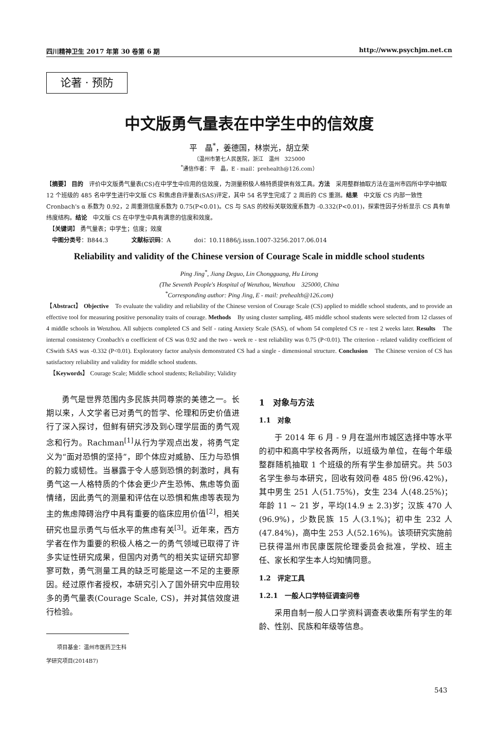四川精神卫生 2017 年第 30 卷第 6 期 http://www.psychjm.net.cn
论著 · 预防
中文版勇气量表在中学生中的信效度
平　晶<sup>*</sup>，姜德国，林崇光，胡立荣
（温州市第七人民医院，浙江　温州　325000
<sup>*</sup> 通信作者：平　晶，E - mail：prehealth@126.com）
【摘要】 目的　评价中文版勇气量表(CS)在中学生中应用的信效度，为测量积极人格特质提供有效工具。方法　采用整群抽取方法在温州市四所中学中抽取 12 个班级的 485 名中学生进行中文版 CS 和焦虑自评量表(SAS)评定，其中 54 名学生完成了 2 周后的 CS 重测。结果　中文版 CS 内部一致性 Cronbach's α 系数为 0.92，2 周重测信度系数为 0.75(P<0.01)。CS 与 SAS 的校标关联效度系数为 -0.332(P<0.01)，探索性因子分析显示 CS 具有单纬度结构。结论　中文版 CS 在中学生中具有满意的信度和效度。
　【关键词】 勇气量表；中学生；信度；效度
　中图分类号：B844.3　　　　文献标识码：A　　　　doi：10.11886/j.issn.1007-3256.2017.06.014
Reliability and validity of the Chinese version of Courage Scale in middle school students
Ping Jing<sup>*</sup>, Jiang Deguo, Lin Chongguang, Hu Lirong
(The Seventh People's Hospital of Wenzhou, Wenzhou　325000, China
<sup>*</sup> Corresponding author: Ping Jing, E - mail: prehealth@126.com)
【Abstract】 Objective　To evaluate the validity and reliability of the Chinese version of Courage Scale (CS) applied to middle school students, and to provide an effective tool for measuring positive personality traits of courage. Methods　By using cluster sampling, 485 middle school students were selected from 12 classes of 4 middle schools in Wenzhou. All subjects completed CS and Self - rating Anxiety Scale (SAS), of whom 54 completed CS re - test 2 weeks later. Results　The internal consistency Cronbach's α coefficient of CS was 0.92 and the two - week re - test reliability was 0.75 (P<0.01). The criterion - related validity coefficient of CSwith SAS was -0.332 (P<0.01). Exploratory factor analysis demonstrated CS had a single - dimensional structure. Conclusion　The Chinese version of CS has satisfactory reliability and validity for middle school students.
　【Keywords】 Courage Scale; Middle school students; Reliability; Validity
勇气是世界范围内多民族共同尊崇的美德之一。长期以来，人文学者已对勇气的哲学、伦理和历史价值进行了深入探讨，但鲜有研究涉及到心理学层面的勇气观念和行为。Rachman<sup>[1]</sup>从行为学观点出发，将勇气定义为“面对恐惧的坚持”，即个体应对威胁、压力与恐惧的毅力或韧性。当暴露于令人感到恐惧的刺激时，具有勇气这一人格特质的个体会更少产生恐怖、焦虑等负面情绪，因此勇气的测量和评估在以恐惧和焦虑等表现为主的焦虑障碍治疗中具有重要的临床应用价值<sup>[2]</sup>，相关研究也显示勇气与低水平的焦虑有关<sup>[3]</sup>。近年来，西方学者在作为重要的积极人格之一的勇气领域已取得了许多实证性研究成果，但国内对勇气的相关实证研究却寥寥可数，勇气测量工具的缺乏可能是这一不足的主要原因。经过原作者授权，本研究引入了国外研究中应用较多的勇气量表(Courage Scale, CS)，并对其信效度进行检验。
　　项目基金：温州市医药卫生科学研究项目(2014B7)
1　对象与方法
1.1　对象
于 2014 年 6 月 - 9 月在温州市城区选择中等水平的初中和高中学校各两所，以班级为单位，在每个年级整群随机抽取 1 个班级的所有学生参加研究。共 503 名学生参与本研究，回收有效问卷 485 份(96.42%)，其中男生 251 人(51.75%)，女生 234 人(48.25%)；年龄 11 ~ 21 岁，平均(14.9 ± 2.3)岁；汉族 470 人(96.9%)，少数民族 15 人(3.1%)；初中生 232 人(47.84%)，高中生 253 人(52.16%)。该项研究实施前已获得温州市民康医院伦理委员会批准，学校、班主任、家长和学生本人均知情同意。
1.2　评定工具
1.2.1　一般人口学特征调查问卷
采用自制一般人口学资料调查表收集所有学生的年龄、性别、民族和年级等信息。
543